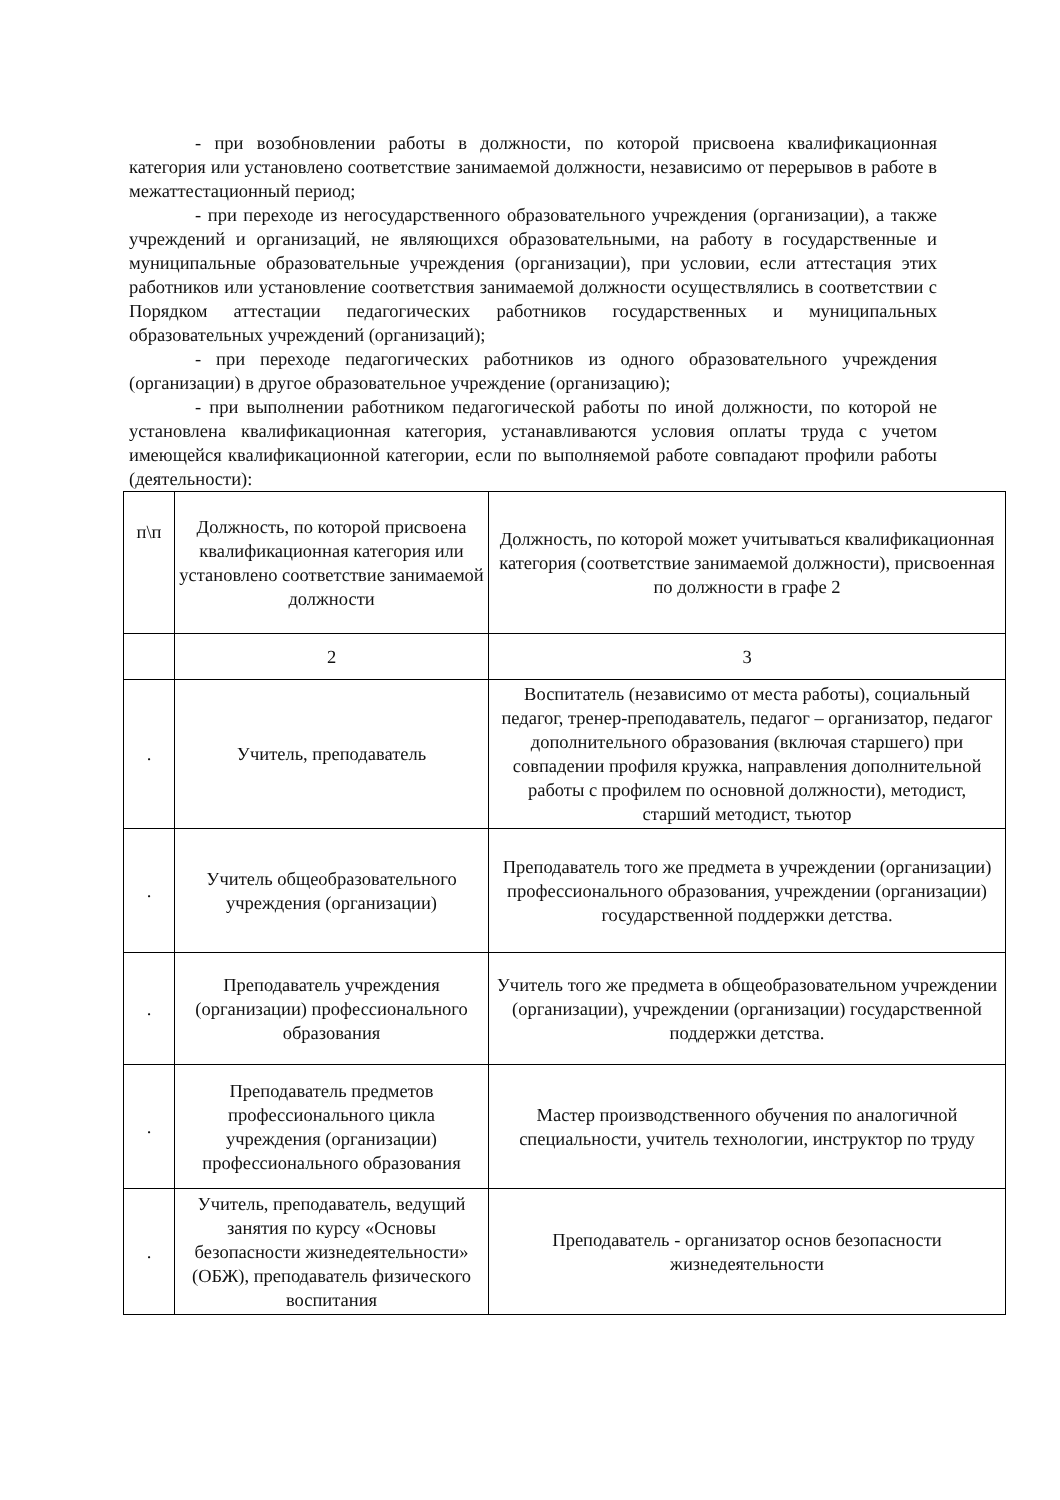- при возобновлении работы в должности, по которой присвоена квалификационная категория или установлено соответствие занимаемой должности, независимо от перерывов в работе в межаттестационный период;
- при переходе из негосударственного образовательного учреждения (организации), а также учреждений и организаций, не являющихся образовательными, на работу в государственные и муниципальные образовательные учреждения (организации), при условии, если аттестация этих работников или установление соответствия занимаемой должности осуществлялись в соответствии с Порядком аттестации педагогических работников государственных и муниципальных образовательных учреждений (организаций);
- при переходе педагогических работников из одного образовательного учреждения (организации) в другое образовательное учреждение (организацию);
- при выполнении работником педагогической работы по иной должности, по которой не установлена квалификационная категория, устанавливаются условия оплаты труда с учетом имеющейся квалификационной категории, если по выполняемой работе совпадают профили работы (деятельности):
| п\п | Должность, по которой присвоена квалификационная категория или установлено соответствие занимаемой должности | Должность, по которой может учитываться квалификационная категория (соответствие занимаемой должности), присвоенная по должности в графе 2 |
| | 2 | 3 |
| . | Учитель, преподаватель | Воспитатель (независимо от места работы), социальный педагог, тренер-преподаватель, педагог – организатор, педагог дополнительного образования (включая старшего) при совпадении профиля кружка, направления дополнительной работы с профилем по основной должности), методист, старший методист, тьютор |
| . | Учитель общеобразовательного учреждения (организации) | Преподаватель того же предмета в учреждении (организации) профессионального образования, учреждении (организации) государственной поддержки детства. |
| . | Преподаватель учреждения (организации) профессионального образования | Учитель того же предмета в общеобразовательном учреждении (организации), учреждении (организации) государственной поддержки детства. |
| . | Преподаватель предметов профессионального цикла учреждения (организации) профессионального образования | Мастер производственного обучения по аналогичной специальности, учитель технологии, инструктор по труду |
| . | Учитель, преподаватель, ведущий занятия по курсу «Основы безопасности жизнедеятельности» (ОБЖ), преподаватель физического воспитания | Преподаватель - организатор основ безопасности жизнедеятельности |